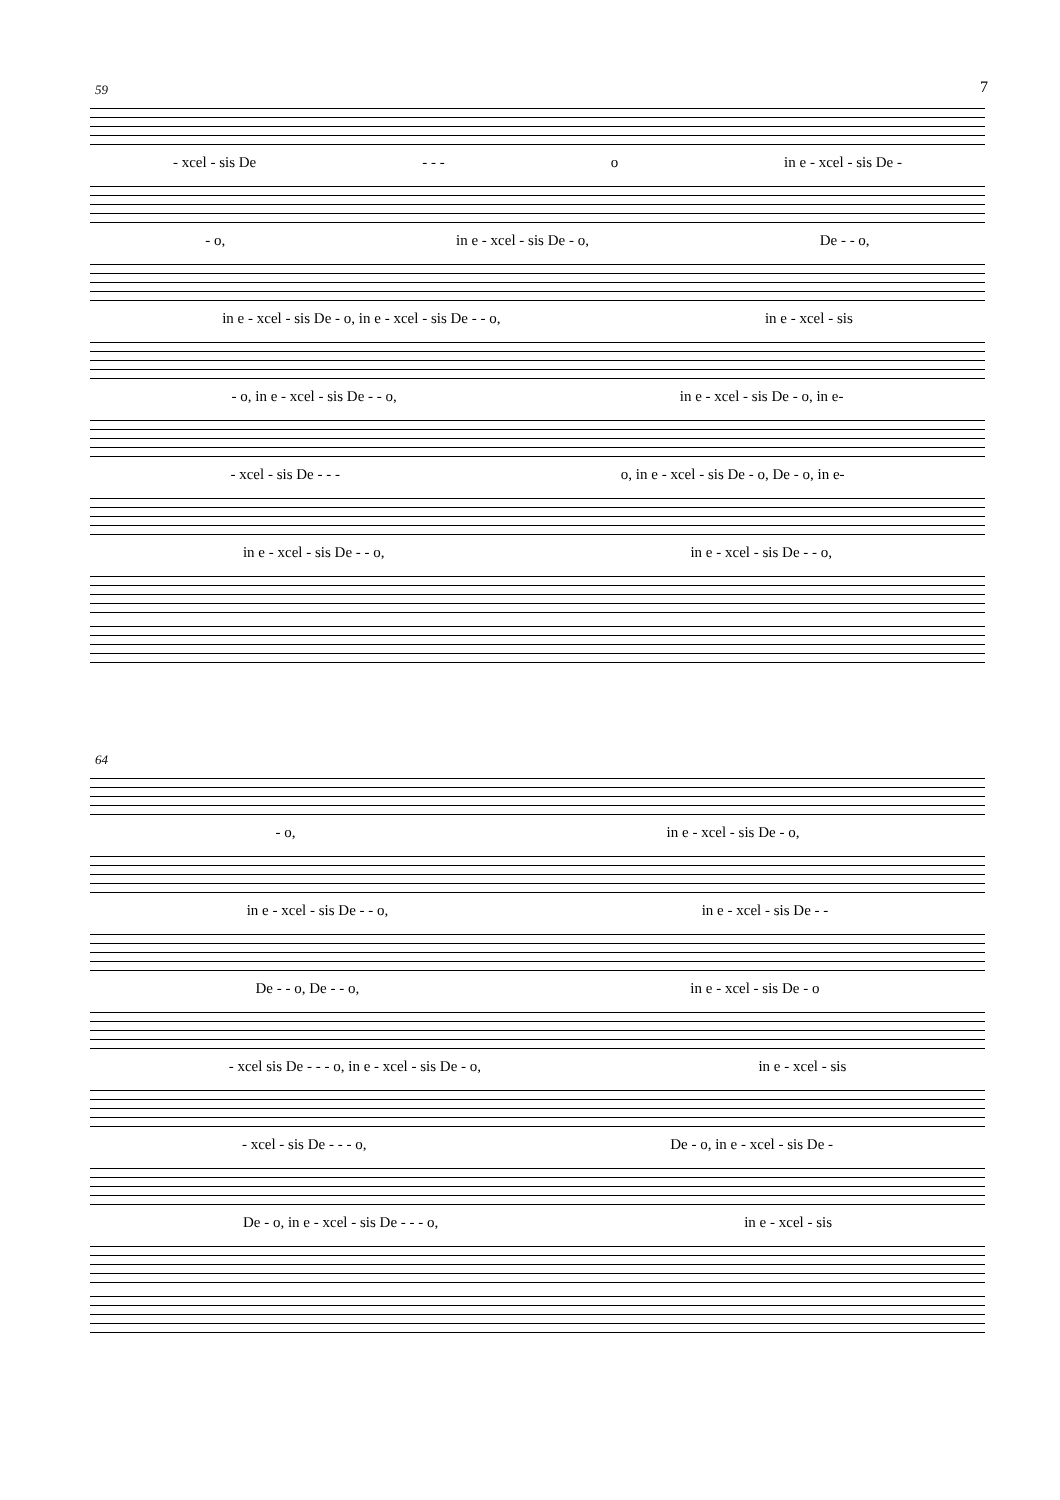7
59
- xcel - sis De - - - o in e - xcel - sis De -
- o, in e - xcel - sis De - o, De - - o,
in e - xcel - sis De - o, in e - xcel - sis De - - o, in e - xcel - sis
- o, in e - xcel - sis De - - o, in e - xcel - sis De - o, in e-
- xcel - sis De - - - o, in e - xcel - sis De - o, De - o, in e-
in e - xcel - sis De - - o, in e - xcel - sis De - - o,
64
- o, in e - xcel - sis De - o,
in e - xcel - sis De - - o, in e - xcel - sis De - -
De - - o, De - - o, in e - xcel - sis De - o
- xcel sis De - - - o, in e - xcel - sis De - o, in e - xcel - sis
- xcel - sis De - - - o, De - o, in e - xcel - sis De -
De - o, in e - xcel - sis De - - - o, in e - xcel - sis